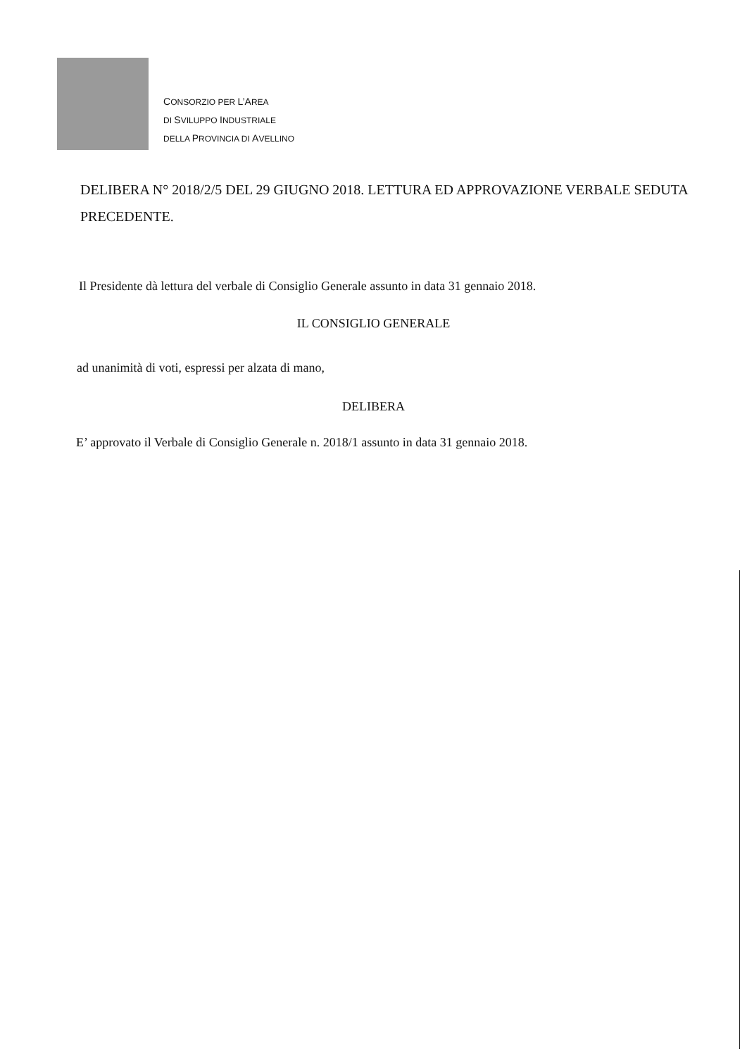CONSORZIO PER L’AREA
DI SVILUPPO INDUSTRIALE
DELLA PROVINCIA DI AVELLINO
DELIBERA N° 2018/2/5 DEL 29 GIUGNO 2018. LETTURA ED APPROVAZIONE VERBALE SEDUTA PRECEDENTE.
Il Presidente dà lettura del verbale di Consiglio Generale assunto in data 31 gennaio 2018.
IL CONSIGLIO GENERALE
ad unanimità di voti, espressi per alzata di mano,
DELIBERA
E’ approvato il Verbale di Consiglio Generale n. 2018/1 assunto in data 31 gennaio 2018.